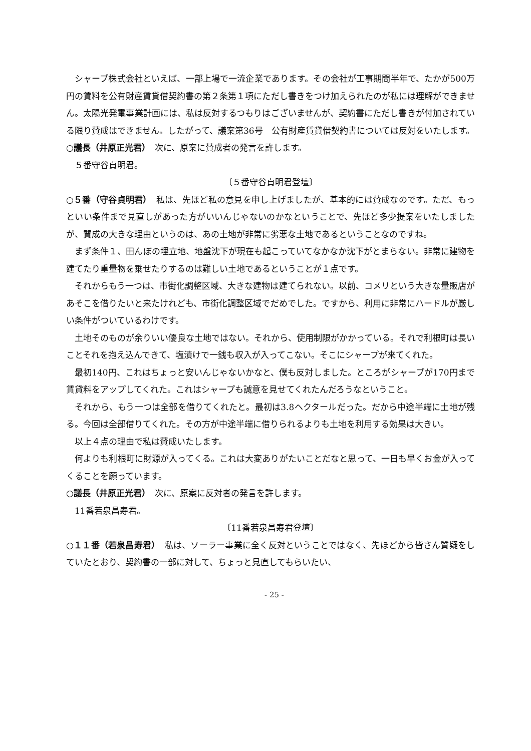シャープ株式会社といえば、一部上場で一流企業であります。その会社が工事期間半年で、たかが500万円の賃料を公有財産賃貸借契約書の第２条第１項にただし書きをつけ加えられたのが私には理解ができません。太陽光発電事業計画には、私は反対するつもりはございませんが、契約書にただし書きが付加されている限り賛成はできません。したがって、議案第36号　公有財産賃貸借契約書については反対をいたします。
○議長（井原正光君）　次に、原案に賛成者の発言を許します。
５番守谷貞明君。
〔５番守谷貞明君登壇〕
○５番（守谷貞明君）　私は、先ほど私の意見を申し上げましたが、基本的には賛成なのです。ただ、もっといい条件まで見直しがあった方がいいんじゃないのかなということで、先ほど多少提案をいたしましたが、賛成の大きな理由というのは、あの土地が非常に劣悪な土地であるということなのですね。
まず条件１、田んぼの埋立地、地盤沈下が現在も起こっていてなかなか沈下がとまらない。非常に建物を建てたり重量物を乗せたりするのは難しい土地であるということが１点です。
それからもう一つは、市街化調整区域、大きな建物は建てられない。以前、コメリという大きな量販店があそこを借りたいと来たけれども、市街化調整区域でだめでした。ですから、利用に非常にハードルが厳しい条件がついているわけです。
土地そのものが余りいい優良な土地ではない。それから、使用制限がかかっている。それで利根町は長いことそれを抱え込んできて、塩漬けで一銭も収入が入ってこない。そこにシャープが来てくれた。
最初140円、これはちょっと安いんじゃないかなと、僕も反対しました。ところがシャープが170円まで賃貸料をアップしてくれた。これはシャープも誠意を見せてくれたんだろうなということ。
それから、もう一つは全部を借りてくれたと。最初は3.8ヘクタールだった。だから中途半端に土地が残る。今回は全部借りてくれた。その方が中途半端に借りられるよりも土地を利用する効果は大きい。
以上４点の理由で私は賛成いたします。
何よりも利根町に財源が入ってくる。これは大変ありがたいことだなと思って、一日も早くお金が入ってくることを願っています。
○議長（井原正光君）　次に、原案に反対者の発言を許します。
11番若泉昌寿君。
〔11番若泉昌寿君登壇〕
○１１番（若泉昌寿君）　私は、ソーラー事業に全く反対ということではなく、先ほどから皆さん質疑をしていたとおり、契約書の一部に対して、ちょっと見直してもらいたい、
- 25 -